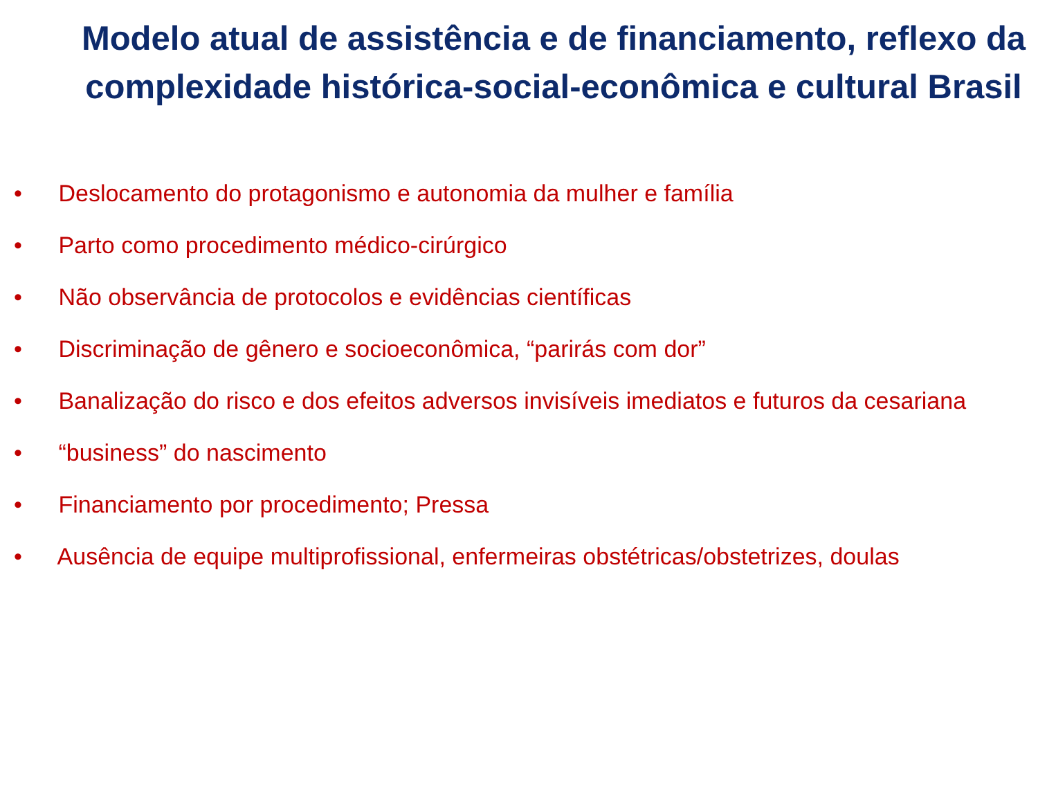Modelo atual de assistência e de financiamento, reflexo da complexidade histórica-social-econômica e cultural Brasil
• Deslocamento do protagonismo e autonomia da mulher e família
• Parto como procedimento médico-cirúrgico
• Não observância de protocolos e evidências científicas
• Discriminação de gênero e socioeconômica, “parirás com dor”
• Banalização do risco e dos efeitos adversos invisíveis imediatos e futuros da cesariana
• “business” do nascimento
• Financiamento por procedimento; Pressa
• Ausência de equipe multiprofissional, enfermeiras obstétricas/obstetrizes, doulas